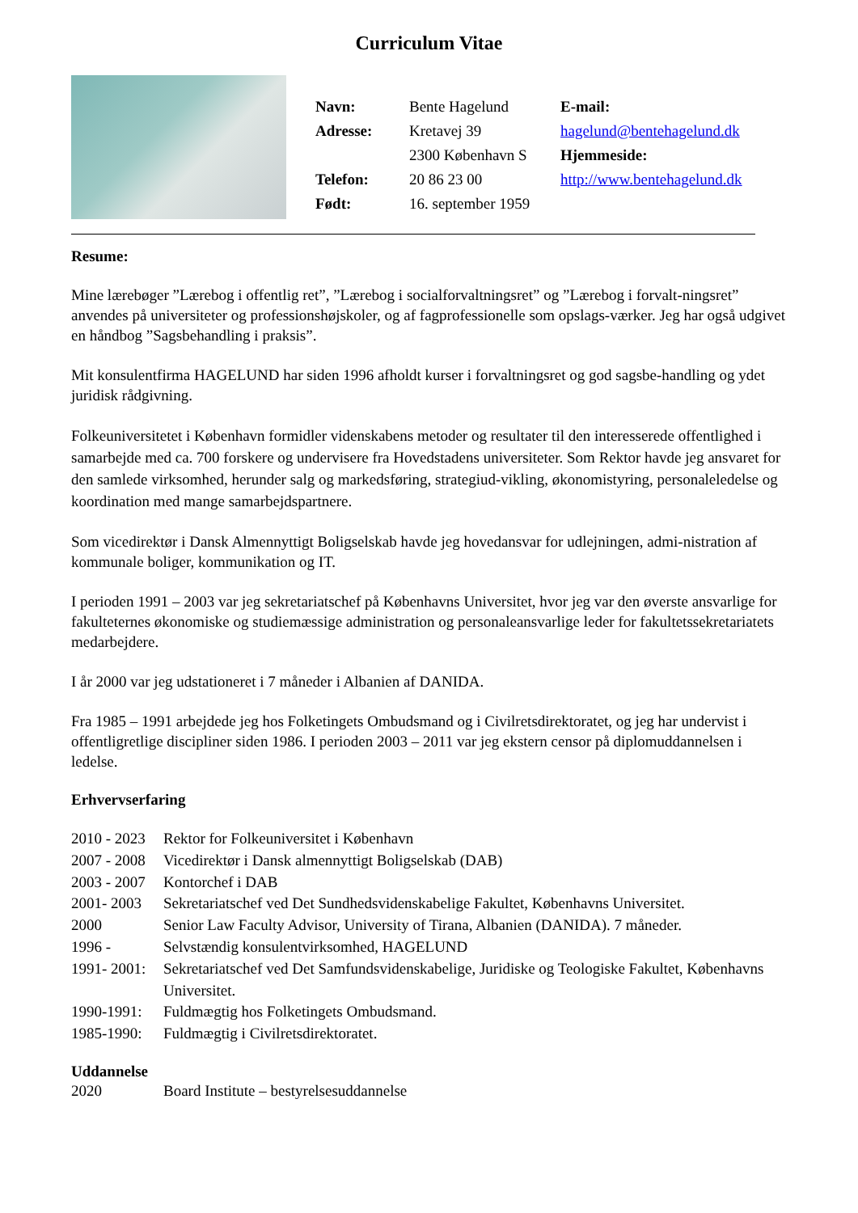Curriculum Vitae
| Navn: | Bente Hagelund | E-mail: |
| Adresse: | Kretavej 39 | hagelund@bentehagelund.dk |
| | 2300 København S | Hjemmeside: |
| Telefon: | 20 86 23 00 | http://www.bentehagelund.dk |
| Født: | 16. september 1959 | |
Resume:
Mine lærebøger ”Lærebog i offentlig ret”, ”Lærebog i socialforvaltningsret” og ”Lærebog i forvalt-ningsret” anvendes på universiteter og professionshøjskoler, og af fagprofessionelle som opslags-værker. Jeg har også udgivet en håndbog ”Sagsbehandling i praksis”.
Mit konsulentfirma HAGELUND har siden 1996 afholdt kurser i forvaltningsret og god sagsbe-handling og ydet juridisk rådgivning.
Folkeuniversitetet i København formidler videnskabens metoder og resultater til den interesserede offentlighed i samarbejde med ca. 700 forskere og undervisere fra Hovedstadens universiteter. Som Rektor havde jeg ansvaret for den samlede virksomhed, herunder salg og markedsføring, strategiud-vikling, økonomistyring, personaleledelse og koordination med mange samarbejdspartnere.
Som vicedirektør i Dansk Almennyttigt Boligselskab havde jeg hovedansvar for udlejningen, admi-nistration af kommunale boliger, kommunikation og IT.
I perioden 1991 – 2003 var jeg sekretariatschef på Københavns Universitet, hvor jeg var den øverste ansvarlige for fakulteternes økonomiske og studiemæssige administration og personaleansvarlige leder for fakultetssekretariatets medarbejdere.
I år 2000 var jeg udstationeret i 7 måneder i Albanien af DANIDA.
Fra 1985 – 1991 arbejdede jeg hos Folketingets Ombudsmand og i Civilretsdirektoratet, og jeg har undervist i offentligretlige discipliner siden 1986. I perioden 2003 – 2011 var jeg ekstern censor på diplomuddannelsen i ledelse.
Erhvervserfaring
| 2010 - 2023 | Rektor for Folkeuniversitet i København |
| 2007 - 2008 | Vicedirektør i Dansk almennyttigt Boligselskab (DAB) |
| 2003 - 2007 | Kontorchef i DAB |
| 2001- 2003 | Sekretariatschef ved Det Sundhedsvidenskabelige Fakultet, Københavns Universitet. |
| 2000 | Senior Law Faculty Advisor, University of Tirana, Albanien (DANIDA). 7 måneder. |
| 1996 - | Selvstændig konsulentvirksomhed, HAGELUND |
| 1991- 2001: | Sekretariatschef ved Det Samfundsvidenskabelige, Juridiske og Teologiske Fakultet, Københavns Universitet. |
| 1990-1991: | Fuldmægtig hos Folketingets Ombudsmand. |
| 1985-1990: | Fuldmægtig i Civilretsdirektoratet. |
Uddannelse
| 2020 | Board Institute – bestyrelsesuddannelse |